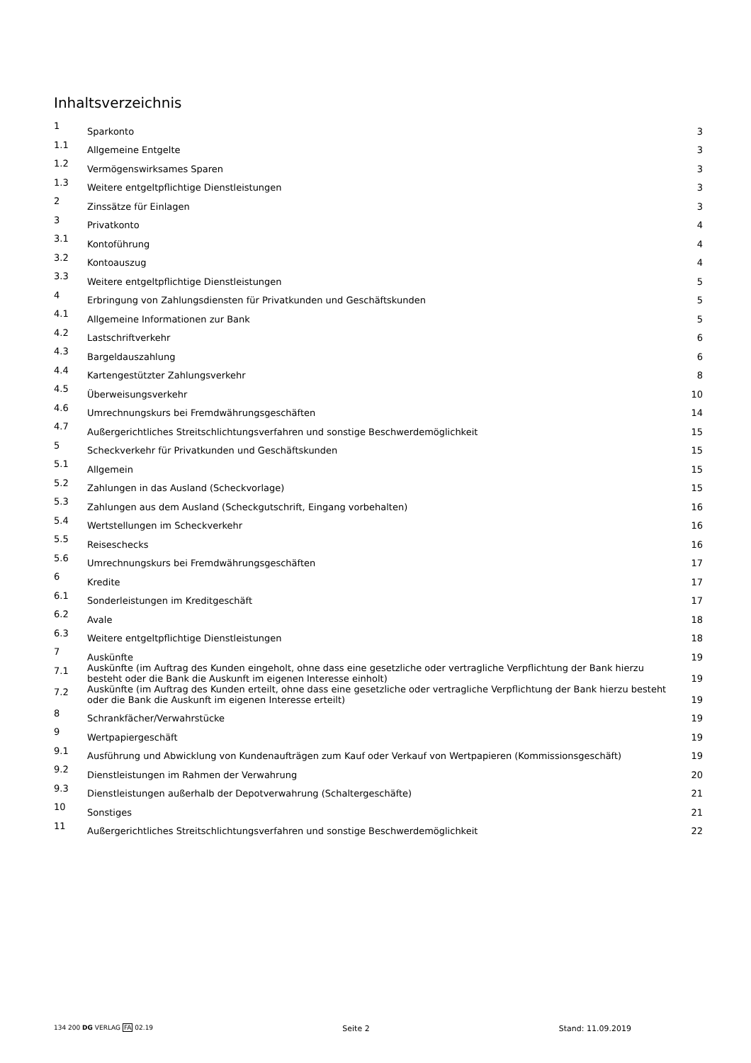Inhaltsverzeichnis
| 1 | Sparkonto | 3 |
| 1.1 | Allgemeine Entgelte | 3 |
| 1.2 | Vermögenswirksames Sparen | 3 |
| 1.3 | Weitere entgeltpflichtige Dienstleistungen | 3 |
| 2 | Zinssätze für Einlagen | 3 |
| 3 | Privatkonto | 4 |
| 3.1 | Kontoführung | 4 |
| 3.2 | Kontoauszug | 4 |
| 3.3 | Weitere entgeltpflichtige Dienstleistungen | 5 |
| 4 | Erbringung von Zahlungsdiensten für Privatkunden und Geschäftskunden | 5 |
| 4.1 | Allgemeine Informationen zur Bank | 5 |
| 4.2 | Lastschriftverkehr | 6 |
| 4.3 | Bargeldauszahlung | 6 |
| 4.4 | Kartengestützter Zahlungsverkehr | 8 |
| 4.5 | Überweisungsverkehr | 10 |
| 4.6 | Umrechnungskurs bei Fremdwährungsgeschäften | 14 |
| 4.7 | Außergerichtliches Streitschlichtungsverfahren und sonstige Beschwerdemöglichkeit | 15 |
| 5 | Scheckverkehr für Privatkunden und Geschäftskunden | 15 |
| 5.1 | Allgemein | 15 |
| 5.2 | Zahlungen in das Ausland (Scheckvorlage) | 15 |
| 5.3 | Zahlungen aus dem Ausland (Scheckgutschrift, Eingang vorbehalten) | 16 |
| 5.4 | Wertstellungen im Scheckverkehr | 16 |
| 5.5 | Reiseschecks | 16 |
| 5.6 | Umrechnungskurs bei Fremdwährungsgeschäften | 17 |
| 6 | Kredite | 17 |
| 6.1 | Sonderleistungen im Kreditgeschäft | 17 |
| 6.2 | Avale | 18 |
| 6.3 | Weitere entgeltpflichtige Dienstleistungen | 18 |
| 7 | Auskünfte | 19 |
| 7.1 | Auskünfte (im Auftrag des Kunden eingeholt, ohne dass eine gesetzliche oder vertragliche Verpflichtung der Bank hierzu besteht oder die Bank die Auskunft im eigenen Interesse einholt) | 19 |
| 7.2 | Auskünfte (im Auftrag des Kunden erteilt, ohne dass eine gesetzliche oder vertragliche Verpflichtung der Bank hierzu besteht oder die Bank die Auskunft im eigenen Interesse erteilt) | 19 |
| 8 | Schrankfächer/Verwahrstücke | 19 |
| 9 | Wertpapiergeschäft | 19 |
| 9.1 | Ausführung und Abwicklung von Kundenaufträgen zum Kauf oder Verkauf von Wertpapieren (Kommissionsgeschäft) | 19 |
| 9.2 | Dienstleistungen im Rahmen der Verwahrung | 20 |
| 9.3 | Dienstleistungen außerhalb der Depotverwahrung (Schaltergeschäfte) | 21 |
| 10 | Sonstiges | 21 |
| 11 | Außergerichtliches Streitschlichtungsverfahren und sonstige Beschwerdemöglichkeit | 22 |
134 200 DG VERLAG FA 02.19 Seite 2 Stand: 11.09.2019